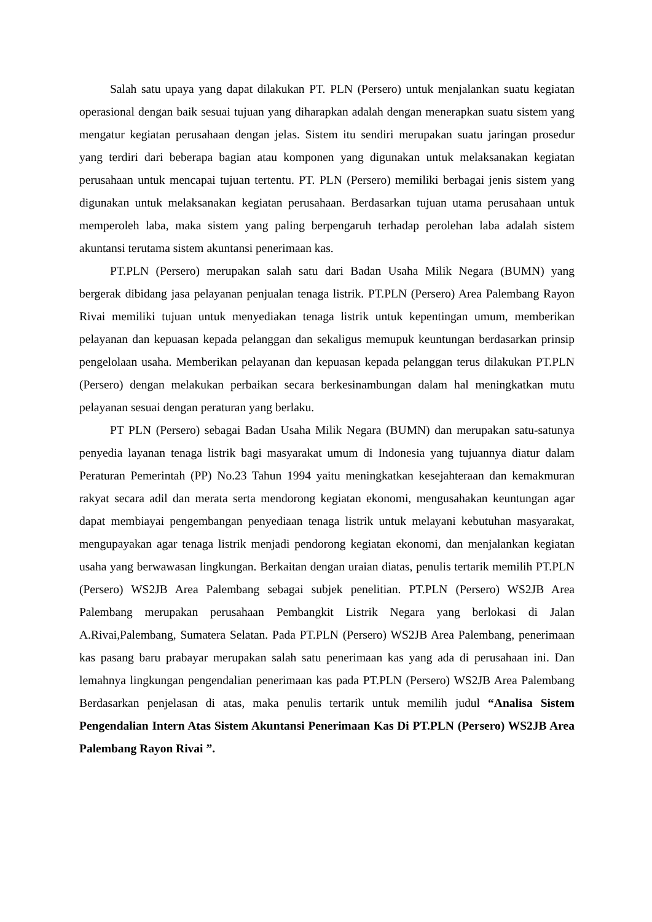Salah satu upaya yang dapat dilakukan PT. PLN (Persero) untuk menjalankan suatu kegiatan operasional dengan baik sesuai tujuan yang diharapkan adalah dengan menerapkan suatu sistem yang mengatur kegiatan perusahaan dengan jelas. Sistem itu sendiri merupakan suatu jaringan prosedur yang terdiri dari beberapa bagian atau komponen yang digunakan untuk melaksanakan kegiatan perusahaan untuk mencapai tujuan tertentu. PT. PLN (Persero) memiliki berbagai jenis sistem yang digunakan untuk melaksanakan kegiatan perusahaan. Berdasarkan tujuan utama perusahaan untuk memperoleh laba, maka sistem yang paling berpengaruh terhadap perolehan laba adalah sistem akuntansi terutama sistem akuntansi penerimaan kas.
PT.PLN (Persero) merupakan salah satu dari Badan Usaha Milik Negara (BUMN) yang bergerak dibidang jasa pelayanan penjualan tenaga listrik. PT.PLN (Persero) Area Palembang Rayon Rivai memiliki tujuan untuk menyediakan tenaga listrik untuk kepentingan umum, memberikan pelayanan dan kepuasan kepada pelanggan dan sekaligus memupuk keuntungan berdasarkan prinsip pengelolaan usaha. Memberikan pelayanan dan kepuasan kepada pelanggan terus dilakukan PT.PLN (Persero) dengan melakukan perbaikan secara berkesinambungan dalam hal meningkatkan mutu pelayanan sesuai dengan peraturan yang berlaku.
PT PLN (Persero) sebagai Badan Usaha Milik Negara (BUMN) dan merupakan satu-satunya penyedia layanan tenaga listrik bagi masyarakat umum di Indonesia yang tujuannya diatur dalam Peraturan Pemerintah (PP) No.23 Tahun 1994 yaitu meningkatkan kesejahteraan dan kemakmuran rakyat secara adil dan merata serta mendorong kegiatan ekonomi, mengusahakan keuntungan agar dapat membiayai pengembangan penyediaan tenaga listrik untuk melayani kebutuhan masyarakat, mengupayakan agar tenaga listrik menjadi pendorong kegiatan ekonomi, dan menjalankan kegiatan usaha yang berwawasan lingkungan. Berkaitan dengan uraian diatas, penulis tertarik memilih PT.PLN (Persero) WS2JB Area Palembang sebagai subjek penelitian. PT.PLN (Persero) WS2JB Area Palembang merupakan perusahaan Pembangkit Listrik Negara yang berlokasi di Jalan A.Rivai,Palembang, Sumatera Selatan. Pada PT.PLN (Persero) WS2JB Area Palembang, penerimaan kas pasang baru prabayar merupakan salah satu penerimaan kas yang ada di perusahaan ini. Dan lemahnya lingkungan pengendalian penerimaan kas pada PT.PLN (Persero) WS2JB Area Palembang Berdasarkan penjelasan di atas, maka penulis tertarik untuk memilih judul “Analisa Sistem Pengendalian Intern Atas Sistem Akuntansi Penerimaan Kas Di PT.PLN (Persero) WS2JB Area Palembang Rayon Rivai ”.